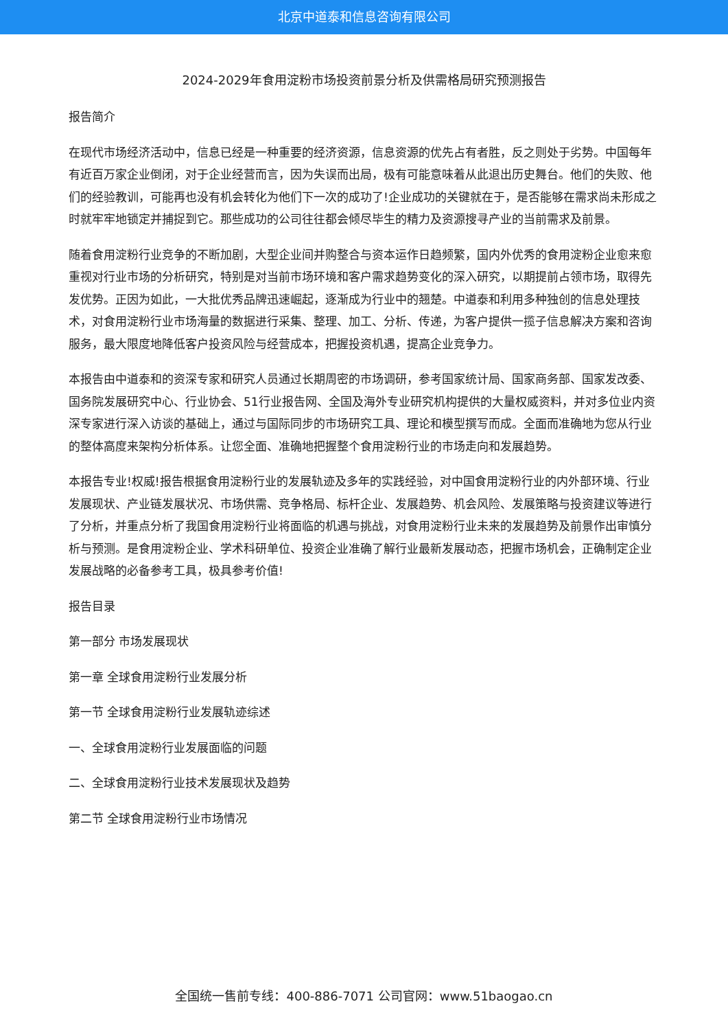北京中道泰和信息咨询有限公司
2024-2029年食用淀粉市场投资前景分析及供需格局研究预测报告
报告简介
在现代市场经济活动中，信息已经是一种重要的经济资源，信息资源的优先占有者胜，反之则处于劣势。中国每年有近百万家企业倒闭，对于企业经营而言，因为失误而出局，极有可能意味着从此退出历史舞台。他们的失败、他们的经验教训，可能再也没有机会转化为他们下一次的成功了!企业成功的关键就在于，是否能够在需求尚未形成之时就牢牢地锁定并捕捉到它。那些成功的公司往往都会倾尽毕生的精力及资源搜寻产业的当前需求及前景。
随着食用淀粉行业竞争的不断加剧，大型企业间并购整合与资本运作日趋频繁，国内外优秀的食用淀粉企业愈来愈重视对行业市场的分析研究，特别是对当前市场环境和客户需求趋势变化的深入研究，以期提前占领市场，取得先发优势。正因为如此，一大批优秀品牌迅速崛起，逐渐成为行业中的翘楚。中道泰和利用多种独创的信息处理技术，对食用淀粉行业市场海量的数据进行采集、整理、加工、分析、传递，为客户提供一揽子信息解决方案和咨询服务，最大限度地降低客户投资风险与经营成本，把握投资机遇，提高企业竞争力。
本报告由中道泰和的资深专家和研究人员通过长期周密的市场调研，参考国家统计局、国家商务部、国家发改委、国务院发展研究中心、行业协会、51行业报告网、全国及海外专业研究机构提供的大量权威资料，并对多位业内资深专家进行深入访谈的基础上，通过与国际同步的市场研究工具、理论和模型撰写而成。全面而准确地为您从行业的整体高度来架构分析体系。让您全面、准确地把握整个食用淀粉行业的市场走向和发展趋势。
本报告专业!权威!报告根据食用淀粉行业的发展轨迹及多年的实践经验，对中国食用淀粉行业的内外部环境、行业发展现状、产业链发展状况、市场供需、竞争格局、标杆企业、发展趋势、机会风险、发展策略与投资建议等进行了分析，并重点分析了我国食用淀粉行业将面临的机遇与挑战，对食用淀粉行业未来的发展趋势及前景作出审慎分析与预测。是食用淀粉企业、学术科研单位、投资企业准确了解行业最新发展动态，把握市场机会，正确制定企业发展战略的必备参考工具，极具参考价值!
报告目录
第一部分 市场发展现状
第一章 全球食用淀粉行业发展分析
第一节 全球食用淀粉行业发展轨迹综述
一、全球食用淀粉行业发展面临的问题
二、全球食用淀粉行业技术发展现状及趋势
第二节 全球食用淀粉行业市场情况
全国统一售前专线：400-886-7071 公司官网：www.51baogao.cn